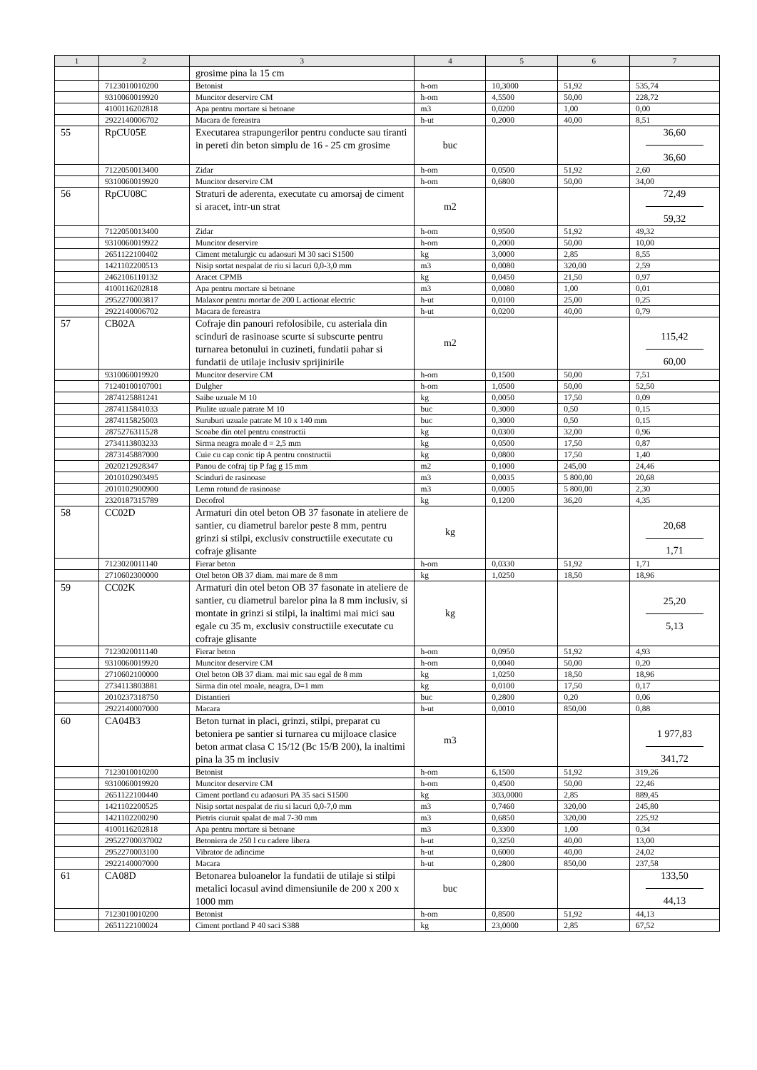| 1 | 2 | 3 | 4 | 5 | 6 | 7 |
| --- | --- | --- | --- | --- | --- | --- |
| | | grosime pina la 15 cm | | | | |
| | 7123010010200 | Betonist | h-om | 10,3000 | 51,92 | 535,74 |
| | 9310060019920 | Muncitor deservire CM | h-om | 4,5500 | 50,00 | 228,72 |
| | 4100116202818 | Apa pentru mortare si betoane | m3 | 0,0200 | 1,00 | 0,00 |
| | 2922140006702 | Macara de fereastra | h-ut | 0,2000 | 40,00 | 8,51 |
| 55 | RpCU05E | Executarea strapungerilor pentru conducte sau tiranti in pereti din beton simplu de 16 - 25 cm grosime | buc | | | 36,60 36,60 |
| | 7122050013400 | Zidar | h-om | 0,0500 | 51,92 | 2,60 |
| | 9310060019920 | Muncitor deservire CM | h-om | 0,6800 | 50,00 | 34,00 |
| 56 | RpCU08C | Straturi de aderenta, executate cu amorsaj de ciment si aracet, intr-un strat | m2 | | | 72,49 59,32 |
| | 7122050013400 | Zidar | h-om | 0,9500 | 51,92 | 49,32 |
| | 9310060019922 | Muncitor deservire | h-om | 0,2000 | 50,00 | 10,00 |
| | 2651122100402 | Ciment metalurgic cu adaosuri M 30 saci S1500 | kg | 3,0000 | 2,85 | 8,55 |
| | 1421102200513 | Nisip sortat nespalat de riu si lacuri 0,0-3,0 mm | m3 | 0,0080 | 320,00 | 2,59 |
| | 2462106110132 | Aracet CPMB | kg | 0,0450 | 21,50 | 0,97 |
| | 4100116202818 | Apa pentru mortare si betoane | m3 | 0,0080 | 1,00 | 0,01 |
| | 2952270003817 | Malaxor pentru mortar de 200 L actionat electric | h-ut | 0,0100 | 25,00 | 0,25 |
| | 2922140006702 | Macara de fereastra | h-ut | 0,0200 | 40,00 | 0,79 |
| 57 | CB02A | Cofraje din panouri refolosibile, cu asteriala din scinduri de rasinoase scurte si subscurte pentru turnarea betonului in cuzineti, fundatii pahar si fundatii de utilaje inclusiv sprijinirile | m2 | | | 115,42 60,00 |
| | 9310060019920 | Muncitor deservire CM | h-om | 0,1500 | 50,00 | 7,51 |
| | 71240100107001 | Dulgher | h-om | 1,0500 | 50,00 | 52,50 |
| | 2874125881241 | Saibe uzuale M 10 | kg | 0,0050 | 17,50 | 0,09 |
| | 2874115841033 | Piulite uzuale patrate M 10 | buc | 0,3000 | 0,50 | 0,15 |
| | 2874115825003 | Suruburi uzuale patrate M 10 x 140 mm | buc | 0,3000 | 0,50 | 0,15 |
| | 2875276311528 | Scoabe din otel pentru constructii | kg | 0,0300 | 32,00 | 0,96 |
| | 2734113803233 | Sirma neagra moale d = 2,5 mm | kg | 0,0500 | 17,50 | 0,87 |
| | 2873145887000 | Cuie cu cap conic tip A pentru constructii | kg | 0,0800 | 17,50 | 1,40 |
| | 2020212928347 | Panou de cofraj tip P fag g 15 mm | m2 | 0,1000 | 245,00 | 24,46 |
| | 2010102903495 | Scinduri de rasinoase | m3 | 0,0035 | 5 800,00 | 20,68 |
| | 2010102900900 | Lemn rotund de rasinoase | m3 | 0,0005 | 5 800,00 | 2,30 |
| | 2320187315789 | Decofrol | kg | 0,1200 | 36,20 | 4,35 |
| 58 | CC02D | Armaturi din otel beton OB 37 fasonate in ateliere de santier, cu diametrul barelor peste 8 mm, pentru grinzi si stilpi, exclusiv constructiile executate cu cofraje glisante | kg | | | 20,68 1,71 |
| | 7123020011140 | Fierar beton | h-om | 0,0330 | 51,92 | 1,71 |
| | 2710602300000 | Otel beton OB 37 diam. mai mare de 8 mm | kg | 1,0250 | 18,50 | 18,96 |
| 59 | CC02K | Armaturi din otel beton OB 37 fasonate in ateliere de santier, cu diametrul barelor pina la 8 mm inclusiv, si montate in grinzi si stilpi, la inaltimi mai mici sau egale cu 35 m, exclusiv constructiile executate cu cofraje glisante | kg | | | 25,20 5,13 |
| | 7123020011140 | Fierar beton | h-om | 0,0950 | 51,92 | 4,93 |
| | 9310060019920 | Muncitor deservire CM | h-om | 0,0040 | 50,00 | 0,20 |
| | 2710602100000 | Otel beton OB 37 diam. mai mic sau egal de 8 mm | kg | 1,0250 | 18,50 | 18,96 |
| | 2734113803881 | Sirma din otel moale, neagra, D=1 mm | kg | 0,0100 | 17,50 | 0,17 |
| | 2010237318750 | Distantieri | buc | 0,2800 | 0,20 | 0,06 |
| | 2922140007000 | Macara | h-ut | 0,0010 | 850,00 | 0,88 |
| 60 | CA04B3 | Beton turnat in placi, grinzi, stilpi, preparat cu betoniera pe santier si turnarea cu mijloace clasice beton armat clasa C 15/12 (Bc 15/B 200), la inaltimi pina la 35 m inclusiv | m3 | | | 1 977,83 341,72 |
| | 7123010010200 | Betonist | h-om | 6,1500 | 51,92 | 319,26 |
| | 9310060019920 | Muncitor deservire CM | h-om | 0,4500 | 50,00 | 22,46 |
| | 2651122100440 | Ciment portland cu adaosuri PA 35 saci S1500 | kg | 303,0000 | 2,85 | 889,45 |
| | 1421102200525 | Nisip sortat nespalat de riu si lacuri 0,0-7,0 mm | m3 | 0,7460 | 320,00 | 245,80 |
| | 1421102200290 | Pietris ciuruit spalat de mal 7-30 mm | m3 | 0,6850 | 320,00 | 225,92 |
| | 4100116202818 | Apa pentru mortare si betoane | m3 | 0,3300 | 1,00 | 0,34 |
| | 29522700037002 | Betoniera de 250 l cu cadere libera | h-ut | 0,3250 | 40,00 | 13,00 |
| | 2952270003100 | Vibrator de adincime | h-ut | 0,6000 | 40,00 | 24,02 |
| | 2922140007000 | Macara | h-ut | 0,2800 | 850,00 | 237,58 |
| 61 | CA08D | Betonarea buloanelor la fundatii de utilaje si stilpi metalici locasul avind dimensiunile de 200 x 200 x 1000 mm | buc | | | 133,50 44,13 |
| | 7123010010200 | Betonist | h-om | 0,8500 | 51,92 | 44,13 |
| | 2651122100024 | Ciment portland P 40 saci S388 | kg | 23,0000 | 2,85 | 67,52 |